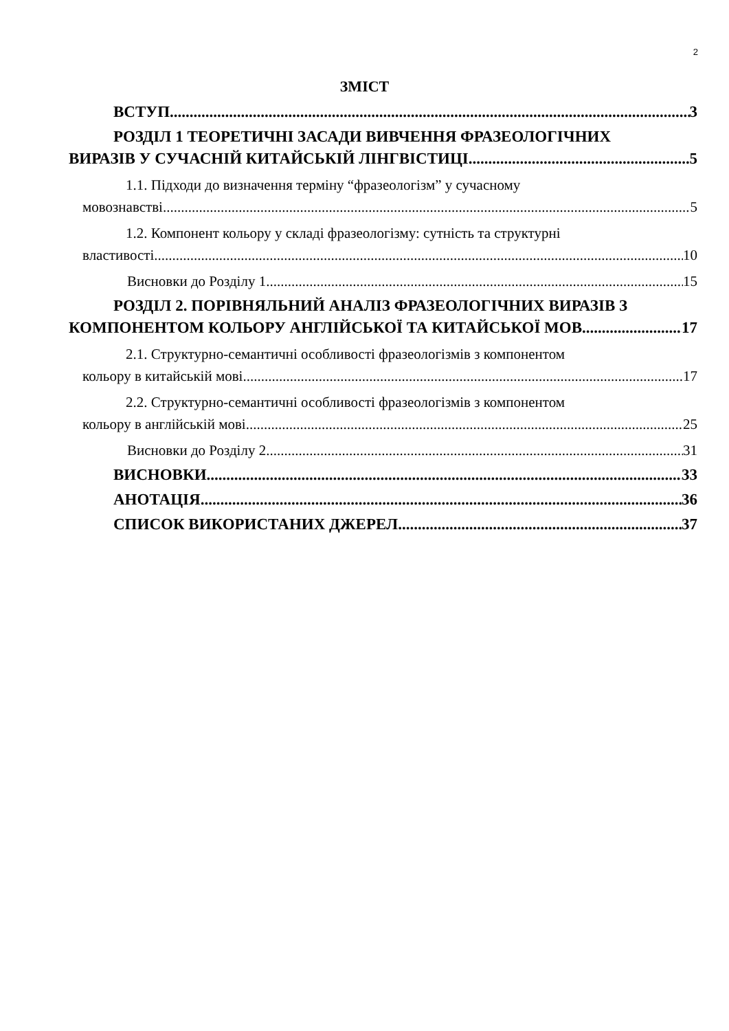2
ЗМІСТ
ВСТУП 3
РОЗДІЛ 1 ТЕОРЕТИЧНІ ЗАСАДИ ВИВЧЕННЯ ФРАЗЕОЛОГІЧНИХ
ВИРАЗІВ У СУЧАСНІЙ КИТАЙСЬКІЙ ЛІНГВІСТИЦІ 5
1.1. Підходи до визначення терміну “фразеологізм” у сучасному
мовознавстві 5
1.2. Компонент кольору у складі фразеологізму: сутність та структурні
властивості 10
Висновки до Розділу 1 15
РОЗДІЛ 2. ПОРІВНЯЛЬНИЙ АНАЛІЗ ФРАЗЕОЛОГІЧНИХ ВИРАЗІВ З
КОМПОНЕНТОМ КОЛЬОРУ АНГЛІЙСЬКОЇ ТА КИТАЙСЬКОЇ МОВ 17
2.1. Структурно-семантичні особливості фразеологізмів з компонентом
кольору в китайській мові 17
2.2. Структурно-семантичні особливості фразеологізмів з компонентом
кольору в англійській мові 25
Висновки до Розділу 2 31
ВИСНОВКИ 33
АНОТАЦІЯ 36
СПИСОК ВИКОРИСТАНИХ ДЖЕРЕЛ 37